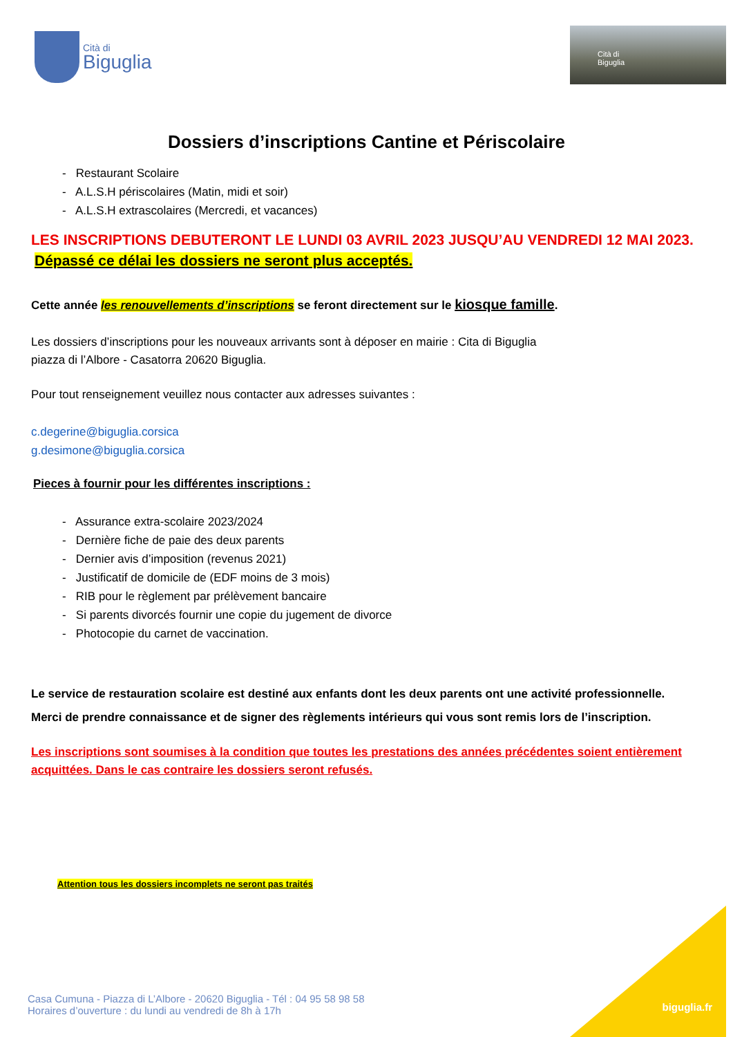Cità di
Biguglia
Cità di
Biguglia
Dossiers d’inscriptions Cantine et Périscolaire
- Restaurant Scolaire
- A.L.S.H périscolaires (Matin, midi et soir)
- A.L.S.H extrascolaires (Mercredi, et vacances)
LES INSCRIPTIONS DEBUTERONT LE LUNDI 03 AVRIL 2023 JUSQU’AU VENDREDI 12 MAI 2023.
Dépassé ce délai les dossiers ne seront plus acceptés.
Cette année les renouvellements d’inscriptions se feront directement sur le kiosque famille.
Les dossiers d’inscriptions pour les nouveaux arrivants sont à déposer en mairie : Cita di Biguglia
piazza di l’Albore - Casatorra 20620 Biguglia.
Pour tout renseignement veuillez nous contacter aux adresses suivantes :
c.degerine@biguglia.corsica
g.desimone@biguglia.corsica
Pieces à fournir pour les différentes inscriptions :
- Assurance extra-scolaire 2023/2024
- Dernière fiche de paie des deux parents
- Dernier avis d’imposition (revenus 2021)
- Justificatif de domicile de (EDF moins de 3 mois)
- RIB pour le règlement par prélèvement bancaire
- Si parents divorcés fournir une copie du jugement de divorce
- Photocopie du carnet de vaccination.
Le service de restauration scolaire est destiné aux enfants dont les deux parents ont une activité professionnelle.
Merci de prendre connaissance et de signer des règlements intérieurs qui vous sont remis lors de l’inscription.
Les inscriptions sont soumises à la condition que toutes les prestations des années précédentes soient entièrement acquittées. Dans le cas contraire les dossiers seront refusés.
Attention tous les dossiers incomplets ne seront pas traités
Casa Cumuna - Piazza di L’Albore - 20620 Biguglia - Tél : 04 95 58 98 58
Horaires d’ouverture : du lundi au vendredi de 8h à 17h
biguglia.fr